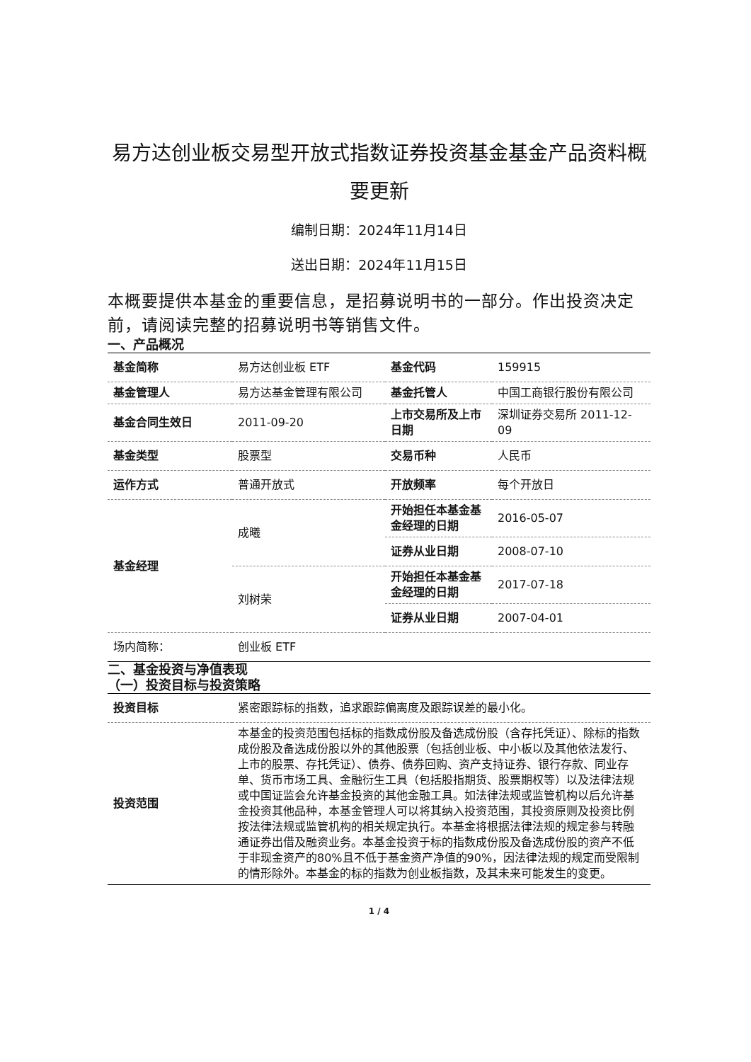易方达创业板交易型开放式指数证券投资基金基金产品资料概要更新
编制日期：2024年11月14日
送出日期：2024年11月15日
本概要提供本基金的重要信息，是招募说明书的一部分。作出投资决定前，请阅读完整的招募说明书等销售文件。
一、产品概况
| 基金简称 | 易方达创业板 ETF | 基金代码 | 159915 |
| 基金管理人 | 易方达基金管理有限公司 | 基金托管人 | 中国工商银行股份有限公司 |
| 基金合同生效日 | 2011-09-20 | 上市交易所及上市日期 | 深圳证券交易所 2011-12-09 |
| 基金类型 | 股票型 | 交易币种 | 人民币 |
| 运作方式 | 普通开放式 | 开放频率 | 每个开放日 |
| 基金经理 | 成曦 | 开始担任本基金基金经理的日期 | 2016-05-07 |
| | | 证券从业日期 | 2008-07-10 |
| | 刘树荣 | 开始担任本基金基金经理的日期 | 2017-07-18 |
| | | 证券从业日期 | 2007-04-01 |
| 场内简称： | 创业板 ETF | | |
二、基金投资与净值表现
（一）投资目标与投资策略
| 投资目标 | 紧密跟踪标的指数，追求跟踪偏离度及跟踪误差的最小化。 |
| 投资范围 | 本基金的投资范围包括标的指数成份股及备选成份股（含存托凭证）、除标的指数成份股及备选成份股以外的其他股票（包括创业板、中小板以及其他依法发行、上市的股票、存托凭证）、债券、债券回购、资产支持证券、银行存款、同业存单、货币市场工具、金融衍生工具（包括股指期货、股票期权等）以及法律法规或中国证监会允许基金投资的其他金融工具。如法律法规或监管机构以后允许基金投资其他品种，本基金管理人可以将其纳入投资范围，其投资原则及投资比例按法律法规或监管机构的相关规定执行。本基金将根据法律法规的规定参与转融通证券出借及融资业务。本基金投资于标的指数成份股及备选成份股的资产不低于非现金资产的80%且不低于基金资产净值的90%，因法律法规的规定而受限制的情形除外。本基金的标的指数为创业板指数，及其未来可能发生的变更。 |
1 / 4